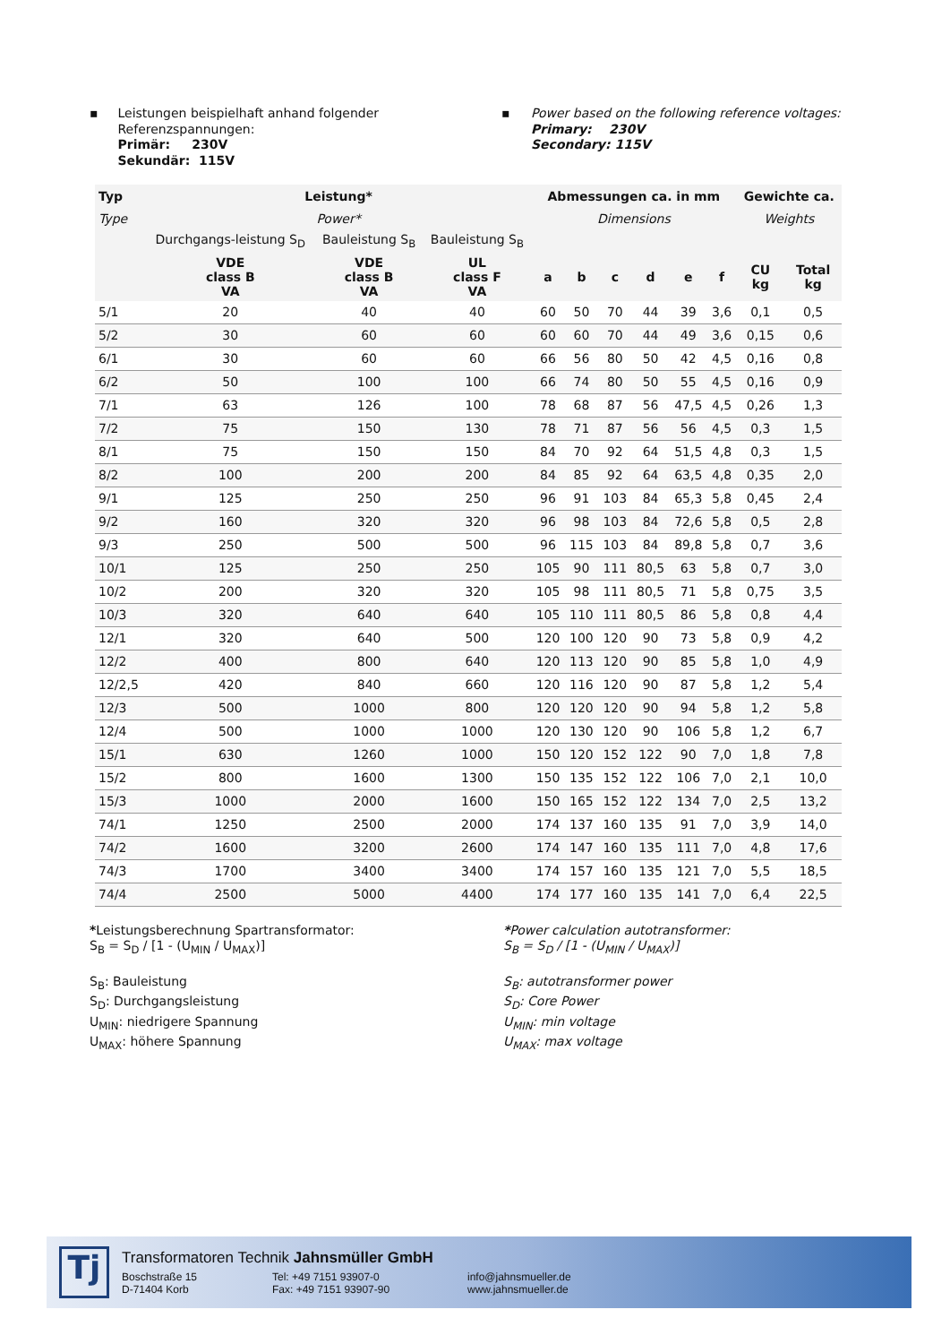▪ Leistungen beispielhaft anhand folgender Referenzspannungen:
Primär: 230V
Sekundär: 115V
▪ Power based on the following reference voltages:
Primary: 230V
Secondary: 115V
| Typ | Leistung* | | | Abmessungen ca. in mm | | | | | | Gewichte ca. | |
| --- | --- | --- | --- | --- | --- | --- | --- | --- | --- | --- | --- |
| Type | Power* | | | Dimensions | | | | | | Weights | |
| | Durchgangs-leistung S<sub>D</sub> | Bauleistung S<sub>B</sub> | Bauleistung S<sub>B</sub> | | | | | | | | |
| | VDE class B VA | VDE class B VA | UL class F VA | a | b | c | d | e | f | CU kg | Total kg |
| 5/1 | 20 | 40 | 40 | 60 | 50 | 70 | 44 | 39 | 3,6 | 0,1 | 0,5 |
| 5/2 | 30 | 60 | 60 | 60 | 60 | 70 | 44 | 49 | 3,6 | 0,15 | 0,6 |
| 6/1 | 30 | 60 | 60 | 66 | 56 | 80 | 50 | 42 | 4,5 | 0,16 | 0,8 |
| 6/2 | 50 | 100 | 100 | 66 | 74 | 80 | 50 | 55 | 4,5 | 0,16 | 0,9 |
| 7/1 | 63 | 126 | 100 | 78 | 68 | 87 | 56 | 47,5 | 4,5 | 0,26 | 1,3 |
| 7/2 | 75 | 150 | 130 | 78 | 71 | 87 | 56 | 56 | 4,5 | 0,3 | 1,5 |
| 8/1 | 75 | 150 | 150 | 84 | 70 | 92 | 64 | 51,5 | 4,8 | 0,3 | 1,5 |
| 8/2 | 100 | 200 | 200 | 84 | 85 | 92 | 64 | 63,5 | 4,8 | 0,35 | 2,0 |
| 9/1 | 125 | 250 | 250 | 96 | 91 | 103 | 84 | 65,3 | 5,8 | 0,45 | 2,4 |
| 9/2 | 160 | 320 | 320 | 96 | 98 | 103 | 84 | 72,6 | 5,8 | 0,5 | 2,8 |
| 9/3 | 250 | 500 | 500 | 96 | 115 | 103 | 84 | 89,8 | 5,8 | 0,7 | 3,6 |
| 10/1 | 125 | 250 | 250 | 105 | 90 | 111 | 80,5 | 63 | 5,8 | 0,7 | 3,0 |
| 10/2 | 200 | 320 | 320 | 105 | 98 | 111 | 80,5 | 71 | 5,8 | 0,75 | 3,5 |
| 10/3 | 320 | 640 | 640 | 105 | 110 | 111 | 80,5 | 86 | 5,8 | 0,8 | 4,4 |
| 12/1 | 320 | 640 | 500 | 120 | 100 | 120 | 90 | 73 | 5,8 | 0,9 | 4,2 |
| 12/2 | 400 | 800 | 640 | 120 | 113 | 120 | 90 | 85 | 5,8 | 1,0 | 4,9 |
| 12/2,5 | 420 | 840 | 660 | 120 | 116 | 120 | 90 | 87 | 5,8 | 1,2 | 5,4 |
| 12/3 | 500 | 1000 | 800 | 120 | 120 | 120 | 90 | 94 | 5,8 | 1,2 | 5,8 |
| 12/4 | 500 | 1000 | 1000 | 120 | 130 | 120 | 90 | 106 | 5,8 | 1,2 | 6,7 |
| 15/1 | 630 | 1260 | 1000 | 150 | 120 | 152 | 122 | 90 | 7,0 | 1,8 | 7,8 |
| 15/2 | 800 | 1600 | 1300 | 150 | 135 | 152 | 122 | 106 | 7,0 | 2,1 | 10,0 |
| 15/3 | 1000 | 2000 | 1600 | 150 | 165 | 152 | 122 | 134 | 7,0 | 2,5 | 13,2 |
| 74/1 | 1250 | 2500 | 2000 | 174 | 137 | 160 | 135 | 91 | 7,0 | 3,9 | 14,0 |
| 74/2 | 1600 | 3200 | 2600 | 174 | 147 | 160 | 135 | 111 | 7,0 | 4,8 | 17,6 |
| 74/3 | 1700 | 3400 | 3400 | 174 | 157 | 160 | 135 | 121 | 7,0 | 5,5 | 18,5 |
| 74/4 | 2500 | 5000 | 4400 | 174 | 177 | 160 | 135 | 141 | 7,0 | 6,4 | 22,5 |
*Leistungsberechnung Spartransformator:
S<sub>B</sub> = S<sub>D</sub> / [1 - (U<sub>MIN</sub> / U<sub>MAX</sub>)]
S<sub>B</sub>: Bauleistung
S<sub>D</sub>: Durchgangsleistung
U<sub>MIN</sub>: niedrigere Spannung
U<sub>MAX</sub>: höhere Spannung
*Power calculation autotransformer:
S<sub>B</sub> = S<sub>D</sub> / [1 - (U<sub>MIN</sub> / U<sub>MAX</sub>)]
S<sub>B</sub>: autotransformer power
S<sub>D</sub>: Core Power
U<sub>MIN</sub>: min voltage
U<sub>MAX</sub>: max voltage
Tj
Transformatoren Technik Jahnsmüller GmbH
Boschstraße 15
D-71404 Korb
Tel: +49 7151 93907-0
Fax: +49 7151 93907-90
info@jahnsmueller.de
www.jahnsmueller.de